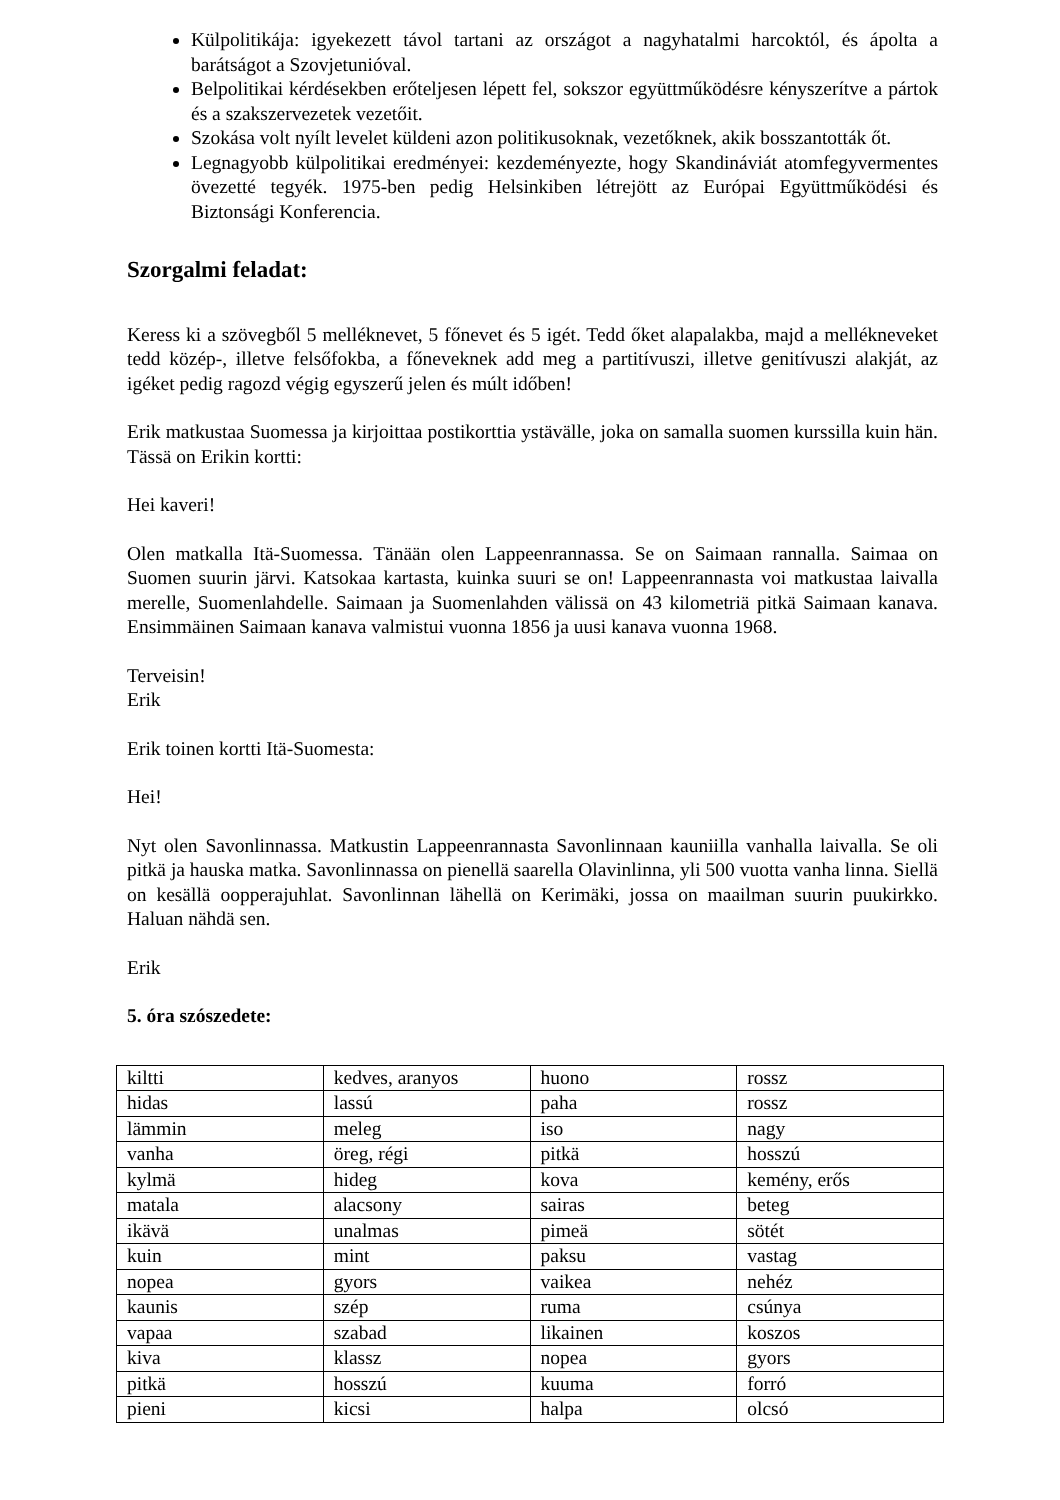Külpolitikája: igyekezett távol tartani az országot a nagyhatalmi harcoktól, és ápolta a barátságot a Szovjetunióval.
Belpolitikai kérdésekben erőteljesen lépett fel, sokszor együttműködésre kényszerítve a pártok és a szakszervezetek vezetőit.
Szokása volt nyílt levelet küldeni azon politikusoknak, vezetőknek, akik bosszantották őt.
Legnagyobb külpolitikai eredményei: kezdeményezte, hogy Skandináviát atomfegyvermentes övezetté tegyék. 1975-ben pedig Helsinkiben létrejött az Európai Együttműködési és Biztonsági Konferencia.
Szorgalmi feladat:
Keress ki a szövegből 5 melléknevet, 5 főnevet és 5 igét. Tedd őket alapalakba, majd a mellékneveket tedd közép-, illetve felsőfokba, a főneveknek add meg a partitívuszi, illetve genitívuszi alakját, az igéket pedig ragozd végig egyszerű jelen és múlt időben!
Erik matkustaa Suomessa ja kirjoittaa postikorttia ystävälle, joka on samalla suomen kurssilla kuin hän. Tässä on Erikin kortti:
Hei kaveri!
Olen matkalla Itä-Suomessa. Tänään olen Lappeenrannassa. Se on Saimaan rannalla. Saimaa on Suomen suurin järvi. Katsokaa kartasta, kuinka suuri se on! Lappeenrannasta voi matkustaa laivalla merelle, Suomenlahdelle. Saimaan ja Suomenlahden välissä on 43 kilometriä pitkä Saimaan kanava. Ensimmäinen Saimaan kanava valmistui vuonna 1856 ja uusi kanava vuonna 1968.
Terveisin!
Erik
Erik toinen kortti Itä-Suomesta:
Hei!
Nyt olen Savonlinnassa. Matkustin Lappeenrannasta Savonlinnaan kauniilla vanhalla laivalla. Se oli pitkä ja hauska matka. Savonlinnassa on pienellä saarella Olavinlinna, yli 500 vuotta vanha linna. Siellä on kesällä oopperajuhlat. Savonlinnan lähellä on Kerimäki, jossa on maailman suurin puukirkko. Haluan nähdä sen.
Erik
5. óra szószedete:
| kiltti | kedves, aranyos | huono | rossz |
| hidas | lassú | paha | rossz |
| lämmin | meleg | iso | nagy |
| vanha | öreg, régi | pitkä | hosszú |
| kylmä | hideg | kova | kemény, erős |
| matala | alacsony | sairas | beteg |
| ikävä | unalmas | pimeä | sötét |
| kuin | mint | paksu | vastag |
| nopea | gyors | vaikea | nehéz |
| kaunis | szép | ruma | csúnya |
| vapaa | szabad | likainen | koszos |
| kiva | klassz | nopea | gyors |
| pitkä | hosszú | kuuma | forró |
| pieni | kicsi | halpa | olcsó |